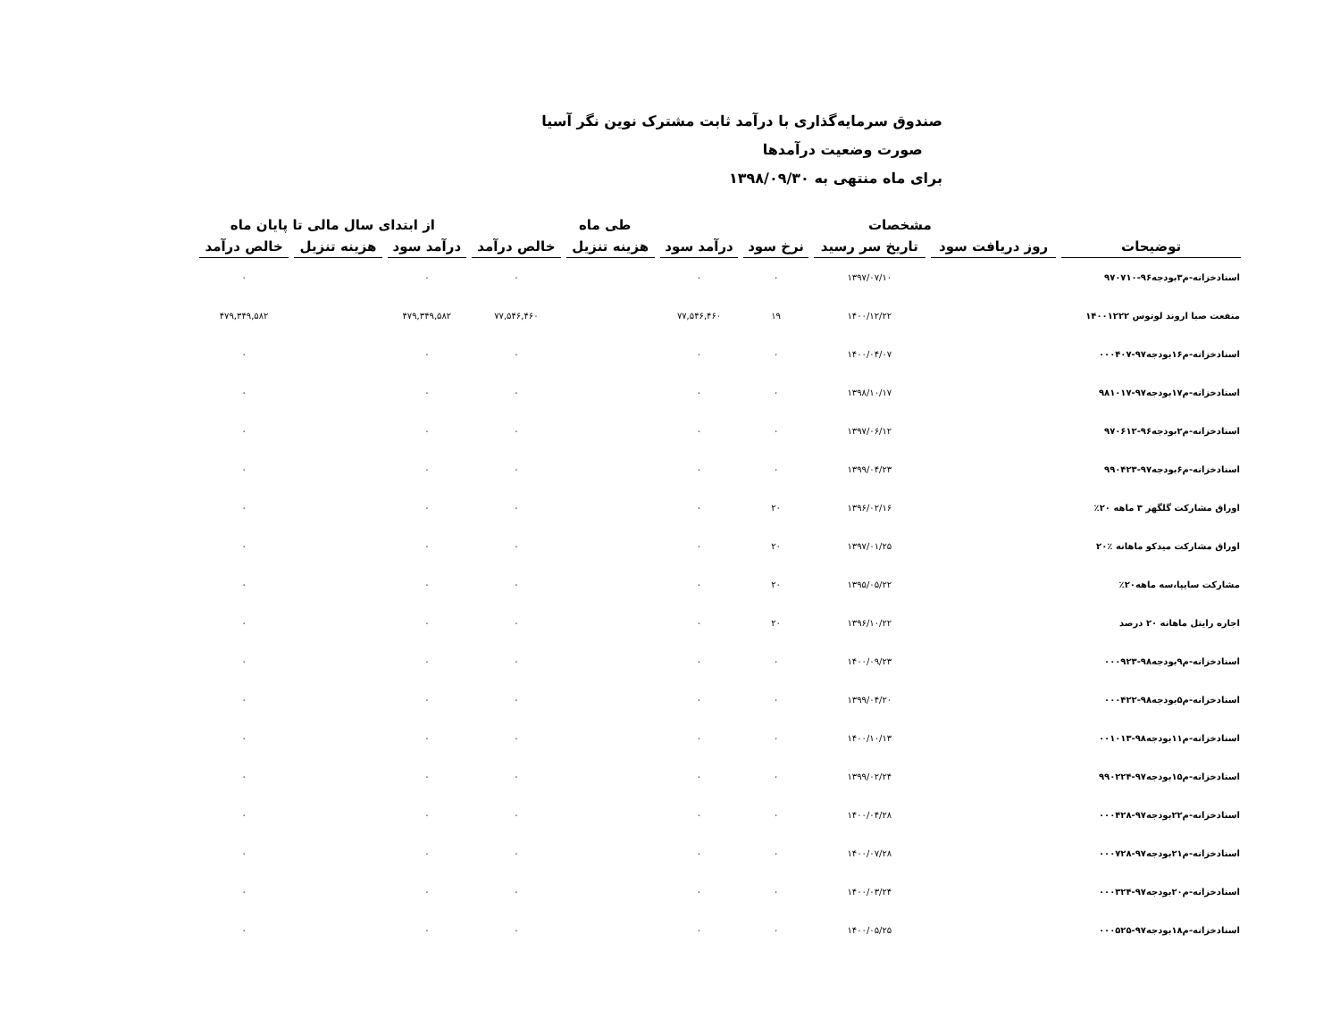صندوق سرمایه‌گذاری با درآمد ثابت مشترک نوین نگر آسیا
صورت وضعیت درآمدها
برای ماه منتهی به ۱۳۹۸/۰۹/۳۰
| | مشخصات | | | طی ماه | | | از ابتدای سال مالی تا پایان ماه | | |
| --- | --- | --- | --- | --- | --- | --- | --- | --- | --- |
| توضیحات | روز دریافت سود | تاریخ سر رسید | نرخ سود | درآمد سود | هزینه تنزیل | خالص درآمد | درآمد سود | هزینه تنزیل | خالص درآمد |
| اسنادخزانه-م۳بودجه۹۶-۹۷۰۷۱۰ | | ۱۳۹۷/۰۷/۱۰ | ۰ | ۰ | | ۰ | ۰ | | ۰ |
| منفعت صبا اروند لوتوس ۱۴۰۰۱۲۲۲ | | ۱۴۰۰/۱۲/۲۲ | ۱۹ | ۷۷,۵۴۶,۴۶۰ | | ۷۷,۵۴۶,۴۶۰ | ۴۷۹,۳۴۹,۵۸۲ | | ۴۷۹,۳۴۹,۵۸۲ |
| اسنادخزانه-م۱۶بودجه۹۷-۰۰۰۴۰۷ | | ۱۴۰۰/۰۴/۰۷ | ۰ | ۰ | | ۰ | ۰ | | ۰ |
| اسنادخزانه-م۱۷بودجه۹۷-۹۸۱۰۱۷ | | ۱۳۹۸/۱۰/۱۷ | ۰ | ۰ | | ۰ | ۰ | | ۰ |
| اسنادخزانه-م۲بودجه۹۶-۹۷۰۶۱۲ | | ۱۳۹۷/۰۶/۱۲ | ۰ | ۰ | | ۰ | ۰ | | ۰ |
| اسنادخزانه-م۶بودجه۹۷-۹۹۰۴۲۳ | | ۱۳۹۹/۰۴/۲۳ | ۰ | ۰ | | ۰ | ۰ | | ۰ |
| اوراق مشارکت گلگهر ۳ ماهه ۲۰٪ | | ۱۳۹۶/۰۲/۱۶ | ۲۰ | ۰ | | ۰ | ۰ | | ۰ |
| اوراق مشارکت میدکو ماهانه ٪۲۰ | | ۱۳۹۷/۰۱/۲۵ | ۲۰ | ۰ | | ۰ | ۰ | | ۰ |
| مشارکت سایپا،سه ماهه۲۰٪ | | ۱۳۹۵/۰۵/۲۲ | ۲۰ | ۰ | | ۰ | ۰ | | ۰ |
| اجاره رایتل ماهانه ۲۰ درصد | | ۱۳۹۶/۱۰/۲۲ | ۲۰ | ۰ | | ۰ | ۰ | | ۰ |
| اسنادخزانه-م۹بودجه۹۸-۰۰۰۹۲۳ | | ۱۴۰۰/۰۹/۲۳ | ۰ | ۰ | | ۰ | ۰ | | ۰ |
| اسنادخزانه-م۵بودجه۹۸-۰۰۰۴۲۲ | | ۱۳۹۹/۰۴/۲۰ | ۰ | ۰ | | ۰ | ۰ | | ۰ |
| اسنادخزانه-م۱۱بودجه۹۸-۰۰۱۰۱۳ | | ۱۴۰۰/۱۰/۱۳ | ۰ | ۰ | | ۰ | ۰ | | ۰ |
| اسنادخزانه-م۱۵بودجه۹۷-۹۹۰۲۲۴ | | ۱۳۹۹/۰۲/۲۴ | ۰ | ۰ | | ۰ | ۰ | | ۰ |
| اسنادخزانه-م۲۲بودجه۹۷-۰۰۰۴۲۸ | | ۱۴۰۰/۰۴/۲۸ | ۰ | ۰ | | ۰ | ۰ | | ۰ |
| اسنادخزانه-م۲۱بودجه۹۷-۰۰۰۷۲۸ | | ۱۴۰۰/۰۷/۲۸ | ۰ | ۰ | | ۰ | ۰ | | ۰ |
| اسنادخزانه-م۲۰بودجه۹۷-۰۰۰۳۲۴ | | ۱۴۰۰/۰۳/۲۴ | ۰ | ۰ | | ۰ | ۰ | | ۰ |
| اسنادخزانه-م۱۸بودجه۹۷-۰۰۰۵۲۵ | | ۱۴۰۰/۰۵/۲۵ | ۰ | ۰ | | ۰ | ۰ | | ۰ |